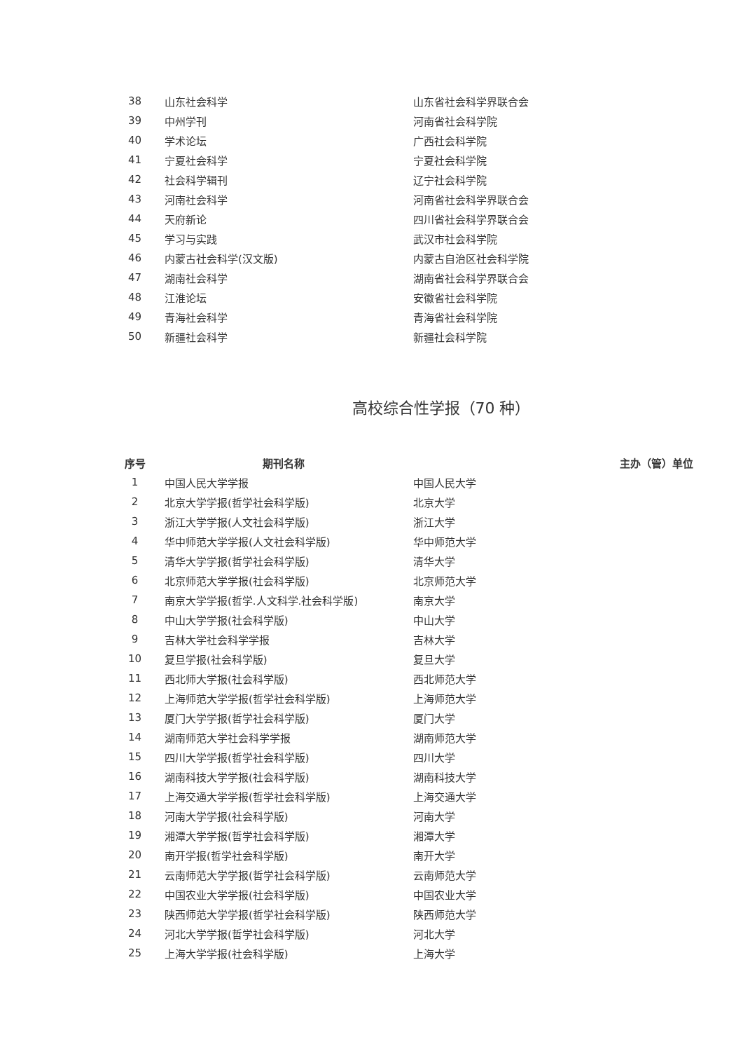| 38 | 山东社会科学 | 山东省社会科学界联合会 |
| 39 | 中州学刊 | 河南省社会科学院 |
| 40 | 学术论坛 | 广西社会科学院 |
| 41 | 宁夏社会科学 | 宁夏社会科学院 |
| 42 | 社会科学辑刊 | 辽宁社会科学院 |
| 43 | 河南社会科学 | 河南省社会科学界联合会 |
| 44 | 天府新论 | 四川省社会科学界联合会 |
| 45 | 学习与实践 | 武汉市社会科学院 |
| 46 | 内蒙古社会科学(汉文版) | 内蒙古自治区社会科学院 |
| 47 | 湖南社会科学 | 湖南省社会科学界联合会 |
| 48 | 江淮论坛 | 安徽省社会科学院 |
| 49 | 青海社会科学 | 青海省社会科学院 |
| 50 | 新疆社会科学 | 新疆社会科学院 |
高校综合性学报（70 种）
| 序号 | 期刊名称 | 主办（管）单位 |
| --- | --- | --- |
| 1 | 中国人民大学学报 | 中国人民大学 |
| 2 | 北京大学学报(哲学社会科学版) | 北京大学 |
| 3 | 浙江大学学报(人文社会科学版) | 浙江大学 |
| 4 | 华中师范大学学报(人文社会科学版) | 华中师范大学 |
| 5 | 清华大学学报(哲学社会科学版) | 清华大学 |
| 6 | 北京师范大学学报(社会科学版) | 北京师范大学 |
| 7 | 南京大学学报(哲学.人文科学.社会科学版) | 南京大学 |
| 8 | 中山大学学报(社会科学版) | 中山大学 |
| 9 | 吉林大学社会科学学报 | 吉林大学 |
| 10 | 复旦学报(社会科学版) | 复旦大学 |
| 11 | 西北师大学报(社会科学版) | 西北师范大学 |
| 12 | 上海师范大学学报(哲学社会科学版) | 上海师范大学 |
| 13 | 厦门大学学报(哲学社会科学版) | 厦门大学 |
| 14 | 湖南师范大学社会科学学报 | 湖南师范大学 |
| 15 | 四川大学学报(哲学社会科学版) | 四川大学 |
| 16 | 湖南科技大学学报(社会科学版) | 湖南科技大学 |
| 17 | 上海交通大学学报(哲学社会科学版) | 上海交通大学 |
| 18 | 河南大学学报(社会科学版) | 河南大学 |
| 19 | 湘潭大学学报(哲学社会科学版) | 湘潭大学 |
| 20 | 南开学报(哲学社会科学版) | 南开大学 |
| 21 | 云南师范大学学报(哲学社会科学版) | 云南师范大学 |
| 22 | 中国农业大学学报(社会科学版) | 中国农业大学 |
| 23 | 陕西师范大学学报(哲学社会科学版) | 陕西师范大学 |
| 24 | 河北大学学报(哲学社会科学版) | 河北大学 |
| 25 | 上海大学学报(社会科学版) | 上海大学 |